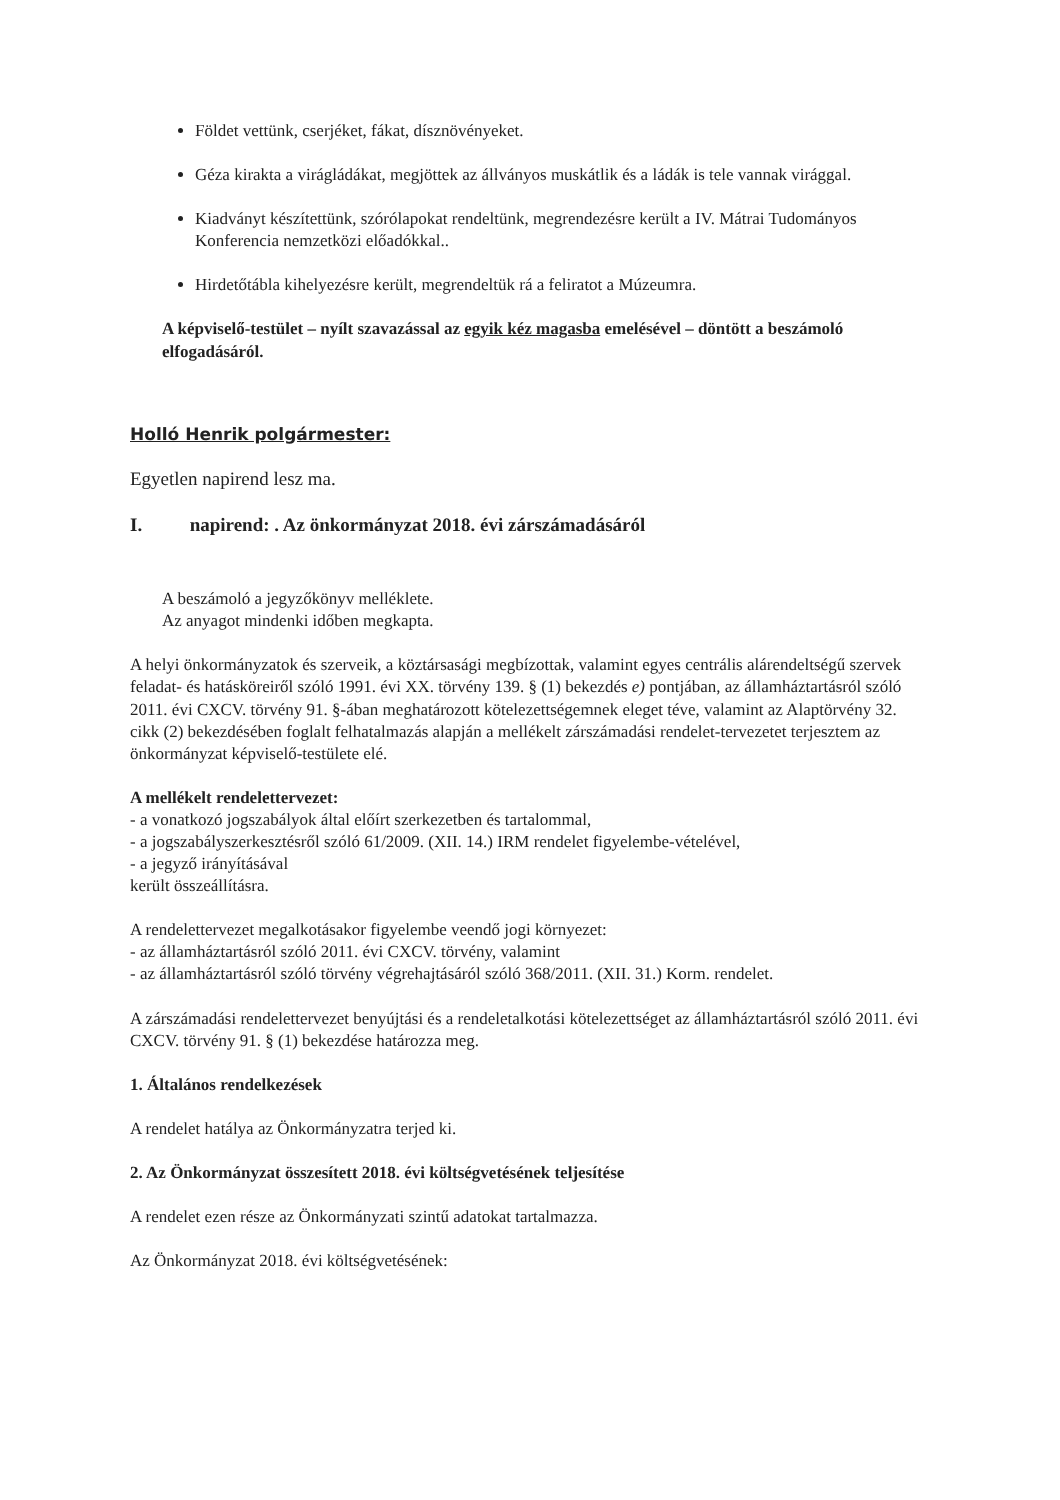Földet vettünk, cserjéket, fákat, dísznövényeket.
Géza kirakta a virágládákat, megjöttek az állványos muskátlik és a ládák is tele vannak virággal.
Kiadványt készítettünk, szórólapokat rendeltünk, megrendezésre került a IV. Mátrai Tudományos Konferencia nemzetközi előadókkal..
Hirdetőtábla kihelyezésre került, megrendeltük rá a feliratot a Múzeumra.
A képviselő-testület – nyílt szavazással az egyik kéz magasba emelésével – döntött a beszámoló elfogadásáról.
Holló Henrik polgármester:
Egyetlen napirend lesz ma.
I. napirend: . Az önkormányzat 2018. évi zárszámadásáról
A beszámoló a jegyzőkönyv melléklete.
Az anyagot mindenki időben megkapta.
A helyi önkormányzatok és szerveik, a köztársasági megbízottak, valamint egyes centrális alárendeltségű szervek feladat- és hatásköreiről szóló 1991. évi XX. törvény 139. § (1) bekezdés e) pontjában, az államháztartásról szóló 2011. évi CXCV. törvény 91. §-ában meghatározott kötelezettségemnek eleget téve, valamint az Alaptörvény 32. cikk (2) bekezdésében foglalt felhatalmazás alapján a mellékelt zárszámadási rendelet-tervezetet terjesztem az önkormányzat képviselő-testülete elé.
A mellékelt rendelettervezet:
- a vonatkozó jogszabályok által előírt szerkezetben és tartalommal,
- a jogszabályszerkesztésről szóló 61/2009. (XII. 14.) IRM rendelet figyelembe-vételével,
- a jegyző irányításával
került összeállításra.
A rendelettervezet megalkotásakor figyelembe veendő jogi környezet:
- az államháztartásról szóló 2011. évi CXCV. törvény, valamint
- az államháztartásról szóló törvény végrehajtásáról szóló 368/2011. (XII. 31.) Korm. rendelet.
A zárszámadási rendelettervezet benyújtási és a rendeletalkotási kötelezettséget az államháztartásról szóló 2011. évi CXCV. törvény 91. § (1) bekezdése határozza meg.
1. Általános rendelkezések
A rendelet hatálya az Önkormányzatra terjed ki.
2. Az Önkormányzat összesített 2018. évi költségvetésének teljesítése
A rendelet ezen része az Önkormányzati szintű adatokat tartalmazza.
Az Önkormányzat 2018. évi költségvetésének: